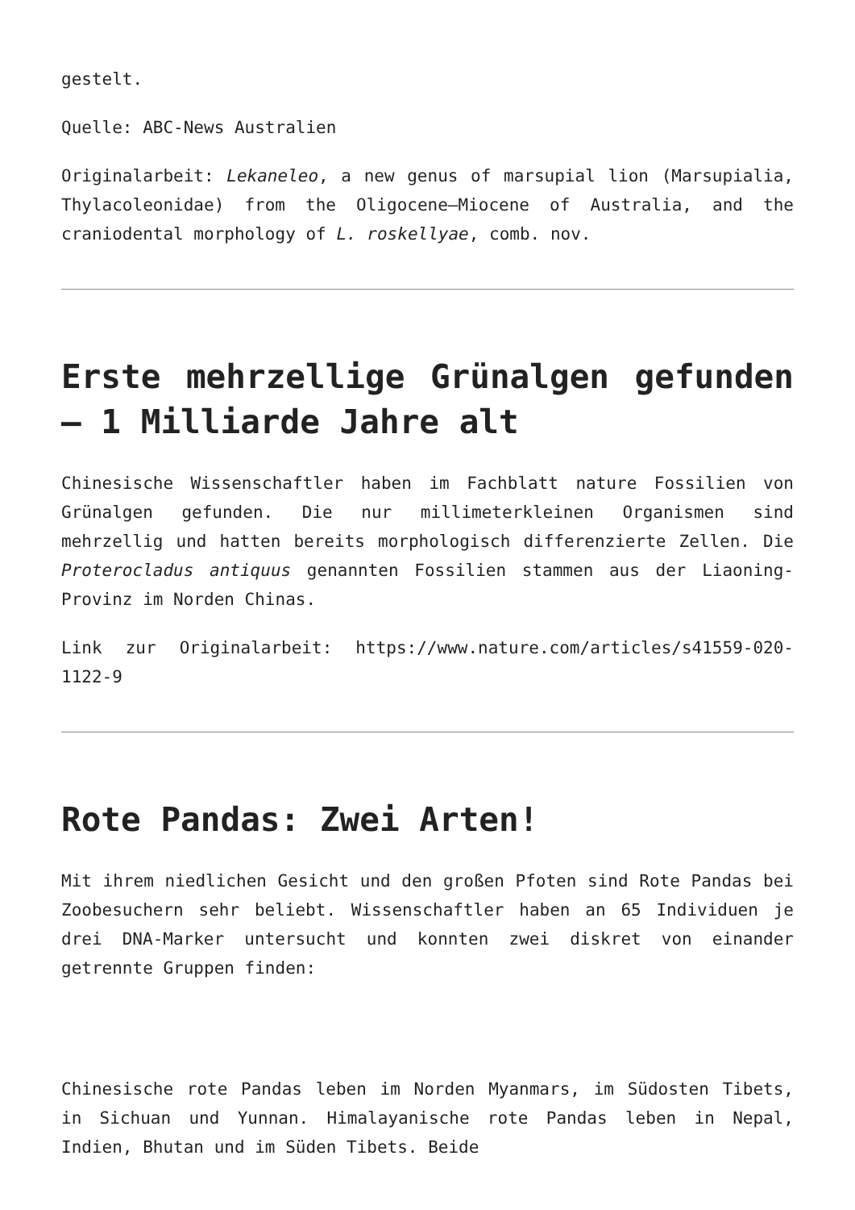gestelt.
Quelle: ABC-News Australien
Originalarbeit: Lekaneleo, a new genus of marsupial lion (Marsupialia, Thylacoleonidae) from the Oligocene–Miocene of Australia, and the craniodental morphology of L. roskellyae, comb. nov.
Erste mehrzellige Grünalgen gefunden – 1 Milliarde Jahre alt
Chinesische Wissenschaftler haben im Fachblatt nature Fossilien von Grünalgen gefunden. Die nur millimeterkleinen Organismen sind mehrzellig und hatten bereits morphologisch differenzierte Zellen. Die Proterocladus antiquus genannten Fossilien stammen aus der Liaoning-Provinz im Norden Chinas.
Link zur Originalarbeit: https://www.nature.com/articles/s41559-020-1122-9
Rote Pandas: Zwei Arten!
Mit ihrem niedlichen Gesicht und den großen Pfoten sind Rote Pandas bei Zoobesuchern sehr beliebt. Wissenschaftler haben an 65 Individuen je drei DNA-Marker untersucht und konnten zwei diskret von einander getrennte Gruppen finden:
Chinesische rote Pandas leben im Norden Myanmars, im Südosten Tibets, in Sichuan und Yunnan. Himalayanische rote Pandas leben in Nepal, Indien, Bhutan und im Süden Tibets. Beide